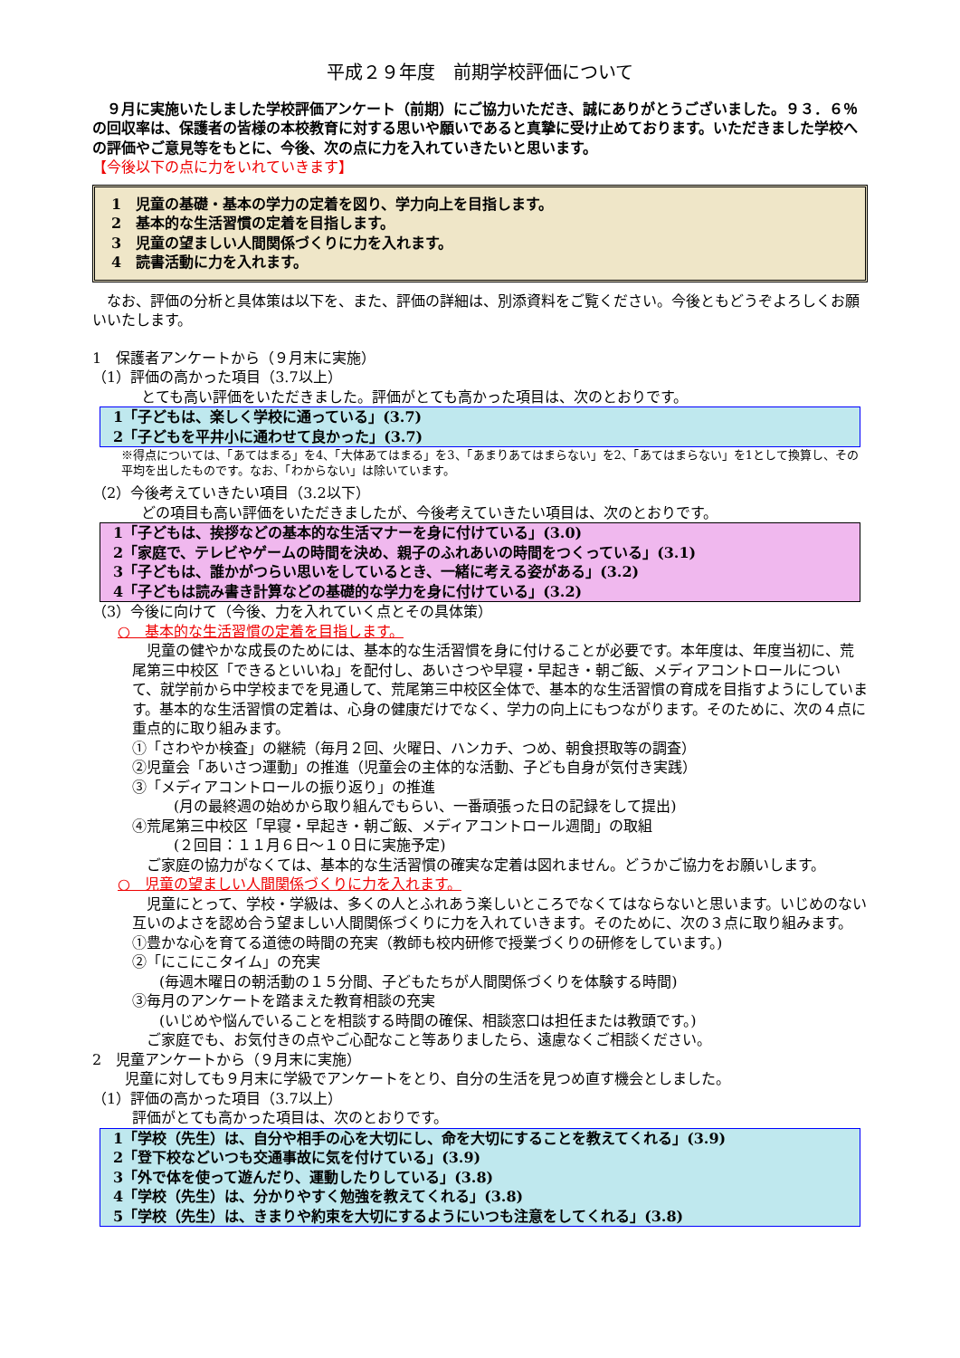平成２９年度　前期学校評価について
　９月に実施いたしました学校評価アンケート（前期）にご協力いただき、誠にありがとうございました。９３．６％の回収率は、保護者の皆様の本校教育に対する思いや願いであると真摯に受け止めております。いただきました学校への評価やご意見等をもとに、今後、次の点に力を入れていきたいと思います。
【今後以下の点に力をいれていきます】
1　児童の基礎・基本の学力の定着を図り、学力向上を目指します。
2　基本的な生活習慣の定着を目指します。
3　児童の望ましい人間関係づくりに力を入れます。
4　読書活動に力を入れます。
　なお、評価の分析と具体策は以下を、また、評価の詳細は、別添資料をご覧ください。今後ともどうぞよろしくお願いいたします。
1　保護者アンケートから（９月末に実施）
（1）評価の高かった項目（3.7以上）
とても高い評価をいただきました。評価がとても高かった項目は、次のとおりです。
1「子どもは、楽しく学校に通っている」(3.7)
2「子どもを平井小に通わせて良かった」(3.7)
※得点については、「あてはまる」を4、「大体あてはまる」を3、「あまりあてはまらない」を2、「あてはまらない」を1として換算し、その平均を出したものです。なお、「わからない」は除いています。
（2）今後考えていきたい項目（3.2以下）
どの項目も高い評価をいただきましたが、今後考えていきたい項目は、次のとおりです。
1「子どもは、挨拶などの基本的な生活マナーを身に付けている」(3.0)
2「家庭で、テレビやゲームの時間を決め、親子のふれあいの時間をつくっている」(3.1)
3「子どもは、誰かがつらい思いをしているとき、一緒に考える姿がある」(3.2)
4「子どもは読み書き計算などの基礎的な学力を身に付けている」(3.2)
（3）今後に向けて（今後、力を入れていく点とその具体策）
○　基本的な生活習慣の定着を目指します。
　児童の健やかな成長のためには、基本的な生活習慣を身に付けることが必要です。本年度は、年度当初に、荒尾第三中校区「できるといいね」を配付し、あいさつや早寝・早起き・朝ご飯、メディアコントロールについて、就学前から中学校までを見通して、荒尾第三中校区全体で、基本的な生活習慣の育成を目指すようにしています。基本的な生活習慣の定着は、心身の健康だけでなく、学力の向上にもつながります。そのために、次の４点に重点的に取り組みます。
①「さわやか検査」の継続（毎月２回、火曜日、ハンカチ、つめ、朝食摂取等の調査）
②児童会「あいさつ運動」の推進（児童会の主体的な活動、子ども自身が気付き実践）
③「メディアコントロールの振り返り」の推進
(月の最終週の始めから取り組んでもらい、一番頑張った日の記録をして提出)
④荒尾第三中校区「早寝・早起き・朝ご飯、メディアコントロール週間」の取組
(２回目：１１月６日～１０日に実施予定)
　ご家庭の協力がなくては、基本的な生活習慣の確実な定着は図れません。どうかご協力をお願いします。
○　児童の望ましい人間関係づくりに力を入れます。
　児童にとって、学校・学級は、多くの人とふれあう楽しいところでなくてはならないと思います。いじめのない互いのよさを認め合う望ましい人間関係づくりに力を入れていきます。そのために、次の３点に取り組みます。
①豊かな心を育てる道徳の時間の充実（教師も校内研修で授業づくりの研修をしています。)
②「にこにこタイム」の充実
(毎週木曜日の朝活動の１５分間、子どもたちが人間関係づくりを体験する時間)
③毎月のアンケートを踏まえた教育相談の充実
(いじめや悩んでいることを相談する時間の確保、相談窓口は担任または教頭です。)
　ご家庭でも、お気付きの点やご心配なこと等ありましたら、遠慮なくご相談ください。
2　児童アンケートから（９月末に実施）
児童に対しても９月末に学級でアンケートをとり、自分の生活を見つめ直す機会としました。
（1）評価の高かった項目（3.7以上）
評価がとても高かった項目は、次のとおりです。
1「学校（先生）は、自分や相手の心を大切にし、命を大切にすることを教えてくれる」(3.9)
2「登下校などいつも交通事故に気を付けている」(3.9)
3「外で体を使って遊んだり、運動したりしている」(3.8)
4「学校（先生）は、分かりやすく勉強を教えてくれる」(3.8)
5「学校（先生）は、きまりや約束を大切にするようにいつも注意をしてくれる」(3.8)